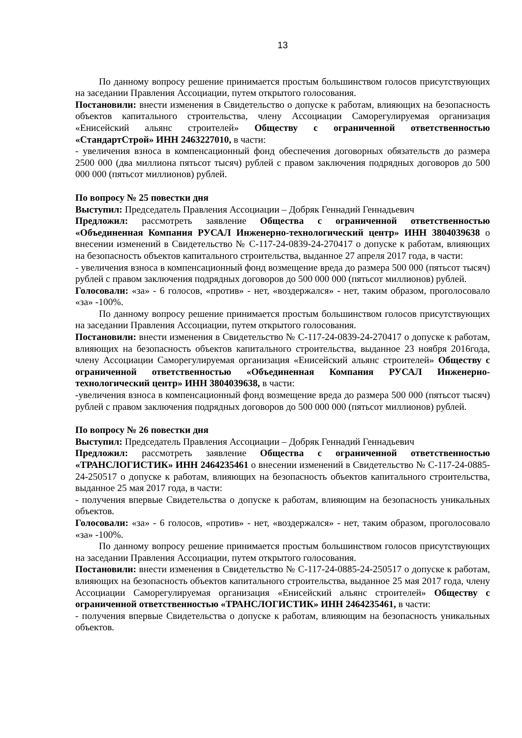13
По данному вопросу решение принимается простым большинством голосов присутствующих на заседании Правления Ассоциации, путем открытого голосования.
Постановили: внести изменения в Свидетельство о допуске к работам, влияющих на безопасность объектов капитального строительства, члену Ассоциации Саморегулируемая организация «Енисейский альянс строителей» Обществу с ограниченной ответственностью «СтандартСтрой» ИНН 2463227010, в части:
- увеличения взноса в компенсационный фонд обеспечения договорных обязательств до размера 2500 000 (два миллиона пятьсот тысяч) рублей с правом заключения подрядных договоров до 500 000 000 (пятьсот миллионов) рублей.
По вопросу № 25 повестки дня
Выступил: Председатель Правления Ассоциации – Добряк Геннадий Геннадьевич
Предложил: рассмотреть заявление Общества с ограниченной ответственностью «Объединенная Компания РУСАЛ Инженерно-технологический центр» ИНН 3804039638 о внесении изменений в Свидетельство № С-117-24-0839-24-270417 о допуске к работам, влияющих на безопасность объектов капитального строительства, выданное 27 апреля 2017 года, в части:
- увеличения взноса в компенсационный фонд возмещение вреда до размера 500 000 (пятьсот тысяч) рублей с правом заключения подрядных договоров до 500 000 000 (пятьсот миллионов) рублей.
Голосовали: «за» - 6 голосов, «против» - нет, «воздержался» - нет, таким образом, проголосовало «за» -100%.
По данному вопросу решение принимается простым большинством голосов присутствующих на заседании Правления Ассоциации, путем открытого голосования.
Постановили: внести изменения в Свидетельство № С-117-24-0839-24-270417 о допуске к работам, влияющих на безопасность объектов капитального строительства, выданное 23 ноября 2016года, члену Ассоциации Саморегулируемая организация «Енисейский альянс строителей» Обществу с ограниченной ответственностью «Объединенная Компания РУСАЛ Инженерно-технологический центр» ИНН 3804039638, в части:
-увеличения взноса в компенсационный фонд возмещение вреда до размера 500 000 (пятьсот тысяч) рублей с правом заключения подрядных договоров до 500 000 000 (пятьсот миллионов) рублей.
По вопросу № 26 повестки дня
Выступил: Председатель Правления Ассоциации – Добряк Геннадий Геннадьевич
Предложил: рассмотреть заявление Общества с ограниченной ответственностью «ТРАНСЛОГИСТИК» ИНН 2464235461 о внесении изменений в Свидетельство № С-117-24-0885-24-250517 о допуске к работам, влияющих на безопасность объектов капитального строительства, выданное 25 мая 2017 года, в части:
- получения впервые Свидетельства о допуске к работам, влияющим на безопасность уникальных объектов.
Голосовали: «за» - 6 голосов, «против» - нет, «воздержался» - нет, таким образом, проголосовало «за» -100%.
По данному вопросу решение принимается простым большинством голосов присутствующих на заседании Правления Ассоциации, путем открытого голосования.
Постановили: внести изменения в Свидетельство № С-117-24-0885-24-250517 о допуске к работам, влияющих на безопасность объектов капитального строительства, выданное 25 мая 2017 года, члену Ассоциации Саморегулируемая организация «Енисейский альянс строителей» Обществу с ограниченной ответственностью «ТРАНСЛОГИСТИК» ИНН 2464235461, в части:
- получения впервые Свидетельства о допуске к работам, влияющим на безопасность уникальных объектов.